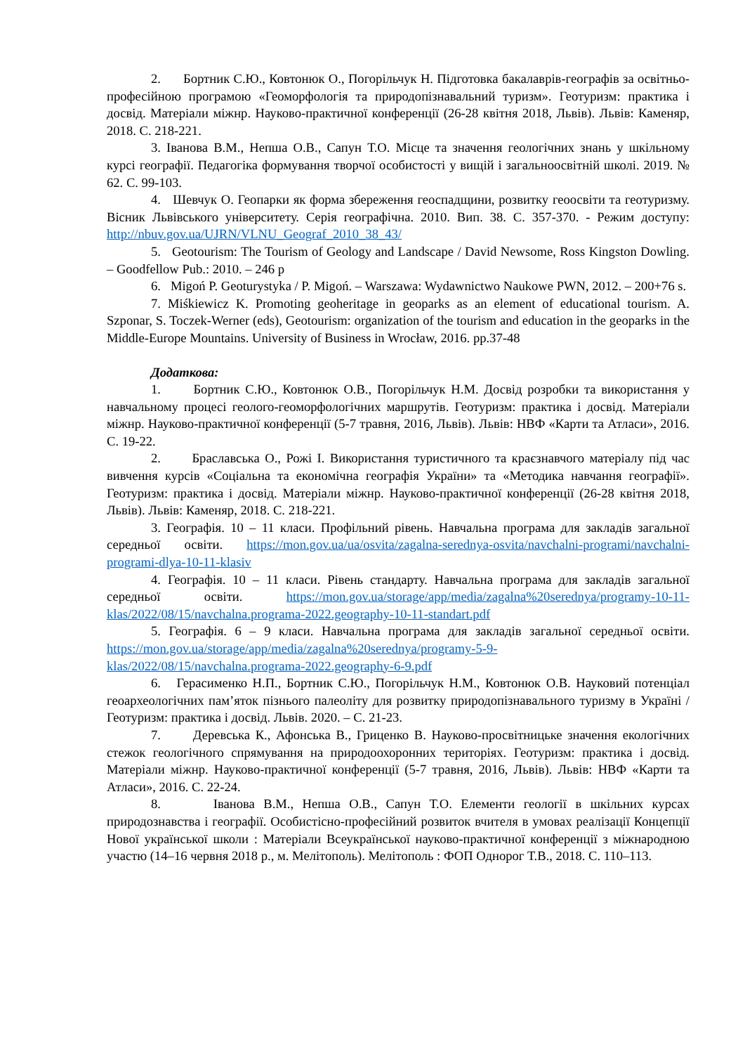2. Бортник С.Ю., Ковтонюк О., Погорільчук Н. Підготовка бакалаврів-географів за освітньо-професійною програмою «Геоморфологія та природопізнавальний туризм». Геотуризм: практика і досвід. Матеріали міжнр. Науково-практичної конференції (26-28 квітня 2018, Львів). Львів: Каменяр, 2018. С. 218-221.
3. Іванова В.М., Непша О.В., Сапун Т.О. Місце та значення геологічних знань у шкільному курсі географії. Педагогіка формування творчої особистості у вищій і загальноосвітній школі. 2019. № 62. С. 99-103.
4. Шевчук О. Геопарки як форма збереження геоспадщини, розвитку геоосвіти та геотуризму. Вісник Львівського університету. Серія географічна. 2010. Вип. 38. С. 357-370. - Режим доступу: http://nbuv.gov.ua/UJRN/VLNU_Geograf_2010_38_43/
5. Geotourism: The Tourism of Geology and Landscape / David Newsome, Ross Kingston Dowling. – Goodfellow Pub.: 2010. – 246 p
6. Migoń P. Geoturystyka / P. Migoń. – Warszawa: Wydawnictwo Naukowe PWN, 2012. – 200+76 s.
7. Miśkiewicz K. Promoting geoheritage in geoparks as an element of educational tourism. A. Szponar, S. Toczek-Werner (eds), Geotourism: organization of the tourism and education in the geoparks in the Middle-Europe Mountains. University of Business in Wrocław, 2016. pp.37-48
Додаткова:
1. Бортник С.Ю., Ковтонюк О.В., Погорільчук Н.М. Досвід розробки та використання у навчальному процесі геолого-геоморфологічних маршрутів. Геотуризм: практика і досвід. Матеріали міжнр. Науково-практичної конференції (5-7 травня, 2016, Львів). Львів: НВФ «Карти та Атласи», 2016. С. 19-22.
2. Браславська О., Рожі І. Використання туристичного та краєзнавчого матеріалу під час вивчення курсів «Соціальна та економічна географія України» та «Методика навчання географії». Геотуризм: практика і досвід. Матеріали міжнр. Науково-практичної конференції (26-28 квітня 2018, Львів). Львів: Каменяр, 2018. С. 218-221.
3. Географія. 10 – 11 класи. Профільний рівень. Навчальна програма для закладів загальної середньої освіти. https://mon.gov.ua/ua/osvita/zagalna-serednya-osvita/navchalni-programi/navchalni-programi-dlya-10-11-klasiv
4. Географія. 10 – 11 класи. Рівень стандарту. Навчальна програма для закладів загальної середньої освіти. https://mon.gov.ua/storage/app/media/zagalna%20serednya/programy-10-11-klas/2022/08/15/navchalna.programa-2022.geography-10-11-standart.pdf
5. Географія. 6 – 9 класи. Навчальна програма для закладів загальної середньої освіти. https://mon.gov.ua/storage/app/media/zagalna%20serednya/programy-5-9-klas/2022/08/15/navchalna.programa-2022.geography-6-9.pdf
6. Герасименко Н.П., Бортник С.Ю., Погорільчук Н.М., Ковтонюк О.В. Науковий потенціал геоархеологічних пам’яток пізнього палеоліту для розвитку природопізнавального туризму в Україні / Геотуризм: практика і досвід. Львів. 2020. – С. 21-23.
7. Деревська К., Афонська В., Гриценко В. Науково-просвітницьке значення екологічних стежок геологічного спрямування на природоохоронних територіях. Геотуризм: практика і досвід. Матеріали міжнр. Науково-практичної конференції (5-7 травня, 2016, Львів). Львів: НВФ «Карти та Атласи», 2016. С. 22-24.
8. Іванова В.М., Непша О.В., Сапун Т.О. Елементи геології в шкільних курсах природознавства і географії. Особистісно-професійний розвиток вчителя в умовах реалізації Концепції Нової української школи : Матеріали Всеукраїнської науково-практичної конференції з міжнародною участю (14–16 червня 2018 р., м. Мелітополь). Мелітополь : ФОП Однорог Т.В., 2018. С. 110–113.